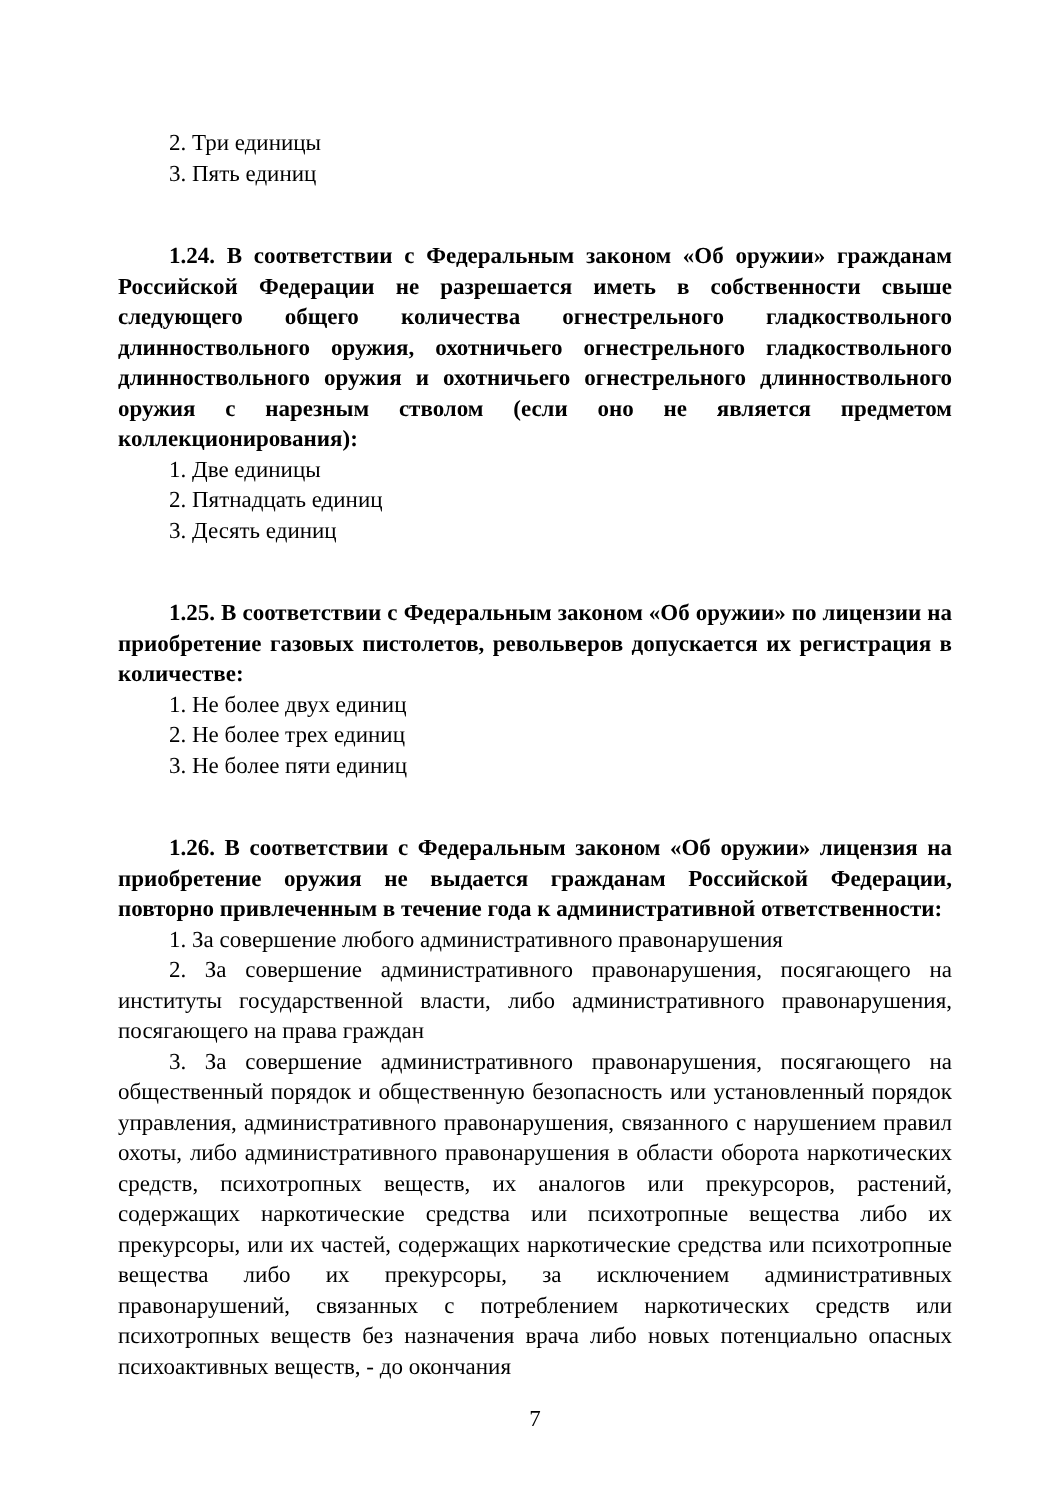2. Три единицы
3. Пять единиц
1.24. В соответствии с Федеральным законом «Об оружии» гражданам Российской Федерации не разрешается иметь в собственности свыше следующего общего количества огнестрельного гладкоствольного длинноствольного оружия, охотничьего огнестрельного гладкоствольного длинноствольного оружия и охотничьего огнестрельного длинноствольного оружия с нарезным стволом (если оно не является предметом коллекционирования):
1. Две единицы
2. Пятнадцать единиц
3. Десять единиц
1.25. В соответствии с Федеральным законом «Об оружии» по лицензии на приобретение газовых пистолетов, револьверов допускается их регистрация в количестве:
1. Не более двух единиц
2. Не более трех единиц
3. Не более пяти единиц
1.26. В соответствии с Федеральным законом «Об оружии» лицензия на приобретение оружия не выдается гражданам Российской Федерации, повторно привлеченным в течение года к административной ответственности:
1. За совершение любого административного правонарушения
2. За совершение административного правонарушения, посягающего на институты государственной власти, либо административного правонарушения, посягающего на права граждан
3. За совершение административного правонарушения, посягающего на общественный порядок и общественную безопасность или установленный порядок управления, административного правонарушения, связанного с нарушением правил охоты, либо административного правонарушения в области оборота наркотических средств, психотропных веществ, их аналогов или прекурсоров, растений, содержащих наркотические средства или психотропные вещества либо их прекурсоры, или их частей, содержащих наркотические средства или психотропные вещества либо их прекурсоры, за исключением административных правонарушений, связанных с потреблением наркотических средств или психотропных веществ без назначения врача либо новых потенциально опасных психоактивных веществ, - до окончания
7